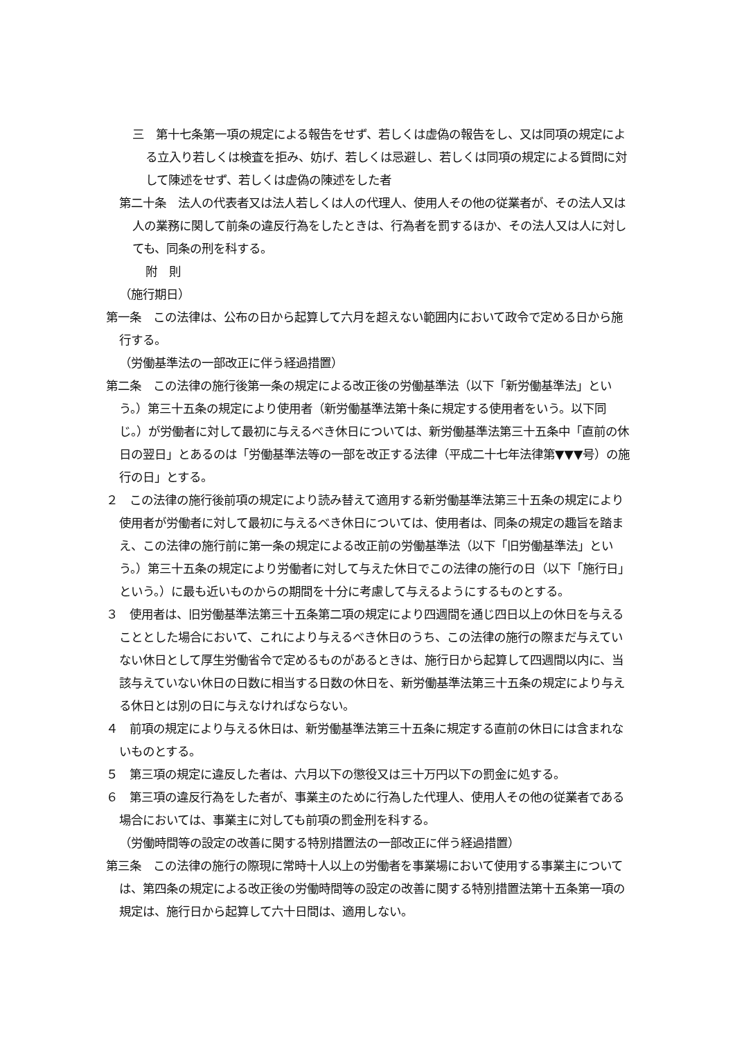三　第十七条第一項の規定による報告をせず、若しくは虚偽の報告をし、又は同項の規定による立入り若しくは検査を拒み、妨げ、若しくは忌避し、若しくは同項の規定による質問に対して陳述をせず、若しくは虚偽の陳述をした者
第二十条　法人の代表者又は法人若しくは人の代理人、使用人その他の従業者が、その法人又は人の業務に関して前条の違反行為をしたときは、行為者を罰するほか、その法人又は人に対しても、同条の刑を科する。
附　則
（施行期日）
第一条　この法律は、公布の日から起算して六月を超えない範囲内において政令で定める日から施行する。
（労働基準法の一部改正に伴う経過措置）
第二条　この法律の施行後第一条の規定による改正後の労働基準法（以下「新労働基準法」という。）第三十五条の規定により使用者（新労働基準法第十条に規定する使用者をいう。以下同じ。）が労働者に対して最初に与えるべき休日については、新労働基準法第三十五条中「直前の休日の翌日」とあるのは「労働基準法等の一部を改正する法律（平成二十七年法律第▼▼▼号）の施行の日」とする。
２　この法律の施行後前項の規定により読み替えて適用する新労働基準法第三十五条の規定により使用者が労働者に対して最初に与えるべき休日については、使用者は、同条の規定の趣旨を踏まえ、この法律の施行前に第一条の規定による改正前の労働基準法（以下「旧労働基準法」という。）第三十五条の規定により労働者に対して与えた休日でこの法律の施行の日（以下「施行日」という。）に最も近いものからの期間を十分に考慮して与えるようにするものとする。
３　使用者は、旧労働基準法第三十五条第二項の規定により四週間を通じ四日以上の休日を与えることとした場合において、これにより与えるべき休日のうち、この法律の施行の際まだ与えていない休日として厚生労働省令で定めるものがあるときは、施行日から起算して四週間以内に、当該与えていない休日の日数に相当する日数の休日を、新労働基準法第三十五条の規定により与える休日とは別の日に与えなければならない。
４　前項の規定により与える休日は、新労働基準法第三十五条に規定する直前の休日には含まれないものとする。
５　第三項の規定に違反した者は、六月以下の懲役又は三十万円以下の罰金に処する。
６　第三項の違反行為をした者が、事業主のために行為した代理人、使用人その他の従業者である場合においては、事業主に対しても前項の罰金刑を科する。
（労働時間等の設定の改善に関する特別措置法の一部改正に伴う経過措置）
第三条　この法律の施行の際現に常時十人以上の労働者を事業場において使用する事業主については、第四条の規定による改正後の労働時間等の設定の改善に関する特別措置法第十五条第一項の規定は、施行日から起算して六十日間は、適用しない。